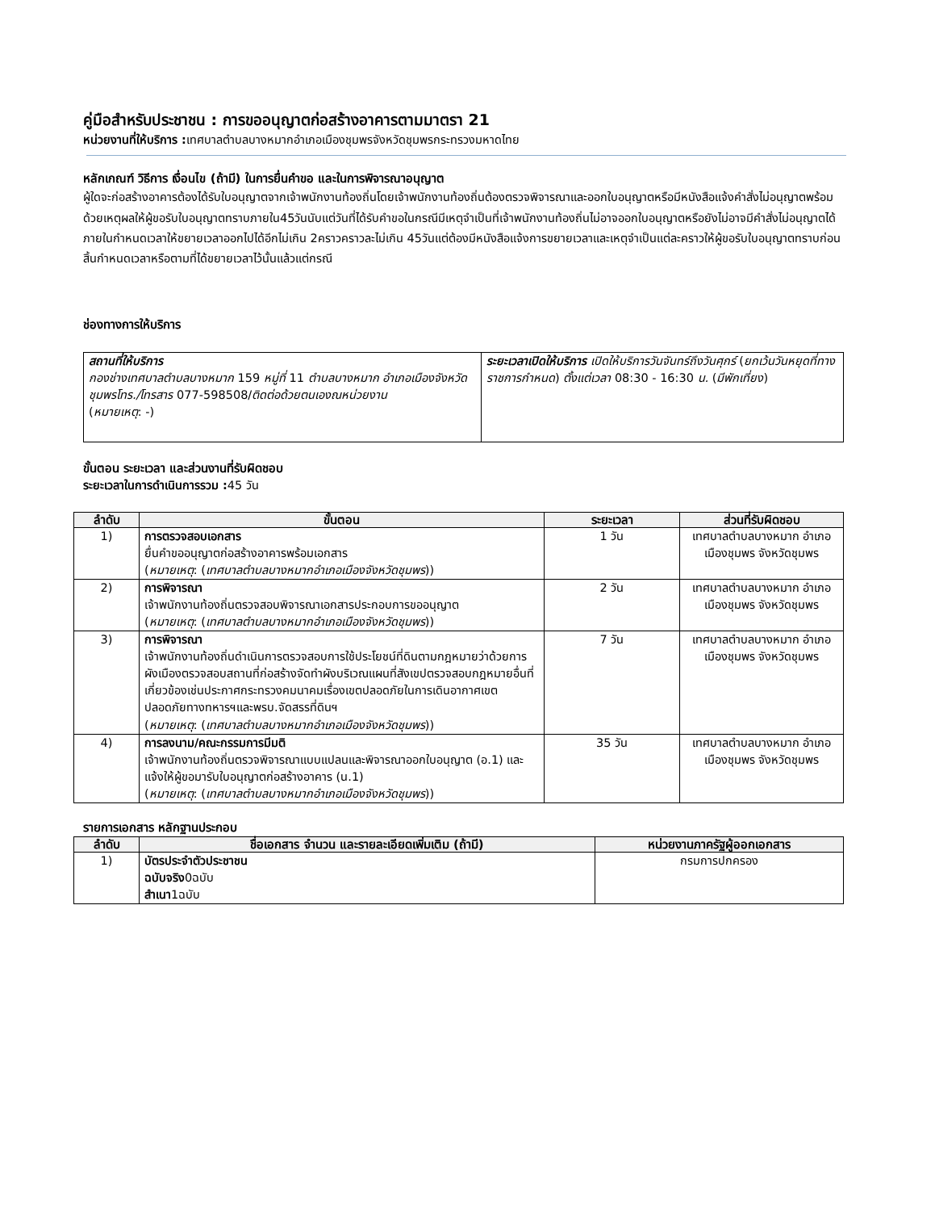คู่มือสำหรับประชาชน : การขออนุญาตก่อสร้างอาคารตามมาตรา 21
หน่วยงานที่ให้บริการ : เทศบาลตำบลบางหมากอำเภอเมืองชุมพรจังหวัดชุมพรกระทรวงมหาดไทย
หลักเกณฑ์ วิธีการ เงื่อนไข (ถ้ามี) ในการยื่นคำขอ และในการพิจารณาอนุญาต
ผู้ใดจะก่อสร้างอาคารต้องได้รับใบอนุญาตจากเจ้าพนักงานท้องถิ่นโดยเจ้าพนักงานท้องถิ่นต้องตรวจพิจารณาและออกใบอนุญาตหรือมีหนังสือแจ้งคำสั่งไม่อนุญาตพร้อมด้วยเหตุผลให้ผู้ขอรับใบอนุญาตทราบภายใน45วันนับแต่วันที่ได้รับคำขอในกรณีมีเหตุจำเป็นที่เจ้าพนักงานท้องถิ่นไม่อาจออกใบอนุญาตหรือยังไม่อาจมีคำสั่งไม่อนุญาตได้ภายในกำหนดเวลาให้ขยายเวลาออกไปได้อีกไม่เกิน 2คราวคราวละไม่เกิน 45วันแต่ต้องมีหนังสือแจ้งการขยายเวลาและเหตุจำเป็นแต่ละคราวให้ผู้ขอรับใบอนุญาตทราบก่อนสิ้นกำหนดเวลาหรือตามที่ได้ขยายเวลาไว้นั้นแล้วแต่กรณี
ช่องทางการให้บริการ
| สถานที่ให้บริการ กองช่างเทศบาลตำบลบางหมาก 159 หมู่ที่ 11 ตำบลบางหมาก อำเภอเมืองจังหวัดชุมพรโทร./โทรสาร 077-598508/ ติดต่อด้วยตนเองณหน่วยงาน ( หมายเหตุ : -) | ระยะเวลาเปิดให้บริการ เปิดให้บริการวันจันทร์ถึงวันศุกร์ ( ยกเว้นวันหยุดที่ทางราชการกำหนด ) ตั้งแต่เวลา 08:30 - 16:30 น. ( มีพักเที่ยง ) |
ขั้นตอน ระยะเวลา และส่วนงานที่รับผิดชอบ
ระยะเวลาในการดำเนินการรวม : 45 วัน
| ลำดับ | ขั้นตอน | ระยะเวลา | ส่วนที่รับผิดชอบ |
| --- | --- | --- | --- |
| 1) | การตรวจสอบเอกสาร ยื่นคำขออนุญาตก่อสร้างอาคารพร้อมเอกสาร ( หมายเหตุ : ( เทศบาลตำบลบางหมากอำเภอเมืองจังหวัดชุมพร )) | 1 วัน | เทศบาลตำบลบางหมาก อำเภอเมืองชุมพร จังหวัดชุมพร |
| 2) | การพิจารณา เจ้าพนักงานท้องถิ่นตรวจสอบพิจารณาเอกสารประกอบการขออนุญาต ( หมายเหตุ : ( เทศบาลตำบลบางหมากอำเภอเมืองจังหวัดชุมพร )) | 2 วัน | เทศบาลตำบลบางหมาก อำเภอเมืองชุมพร จังหวัดชุมพร |
| 3) | การพิจารณา เจ้าพนักงานท้องถิ่นดำเนินการตรวจสอบการใช้ประโยชน์ที่ดินตามกฎหมายว่าด้วยการผังเมืองตรวจสอบสถานที่ก่อสร้างจัดทำผังบริเวณแผนที่สังเขปตรวจสอบกฎหมายอื่นที่เกี่ยวข้องเช่นประกาศกระทรวงคมนาคมเรื่องเขตปลอดภัยในการเดินอากาศเขตปลอดภัยทางทหารฯและพรบ.จัดสรรที่ดินฯ ( หมายเหตุ : ( เทศบาลตำบลบางหมากอำเภอเมืองจังหวัดชุมพร )) | 7 วัน | เทศบาลตำบลบางหมาก อำเภอเมืองชุมพร จังหวัดชุมพร |
| 4) | การลงนาม/คณะกรรมการมีมติ เจ้าพนักงานท้องถิ่นตรวจพิจารณาแบบแปลนและพิจารณาออกใบอนุญาต (อ.1) และแจ้งให้ผู้ขอมารับใบอนุญาตก่อสร้างอาคาร (น.1) ( หมายเหตุ : ( เทศบาลตำบลบางหมากอำเภอเมืองจังหวัดชุมพร )) | 35 วัน | เทศบาลตำบลบางหมาก อำเภอเมืองชุมพร จังหวัดชุมพร |
รายการเอกสาร หลักฐานประกอบ
| ลำดับ | ชื่อเอกสาร จำนวน และรายละเอียดเพิ่มเติม (ถ้ามี) | หน่วยงานภาครัฐผู้ออกเอกสาร |
| --- | --- | --- |
| 1) | บัตรประจำตัวประชาชน ฉบับจริง 0ฉบับ สำเนา 1ฉบับ | กรมการปกครอง |